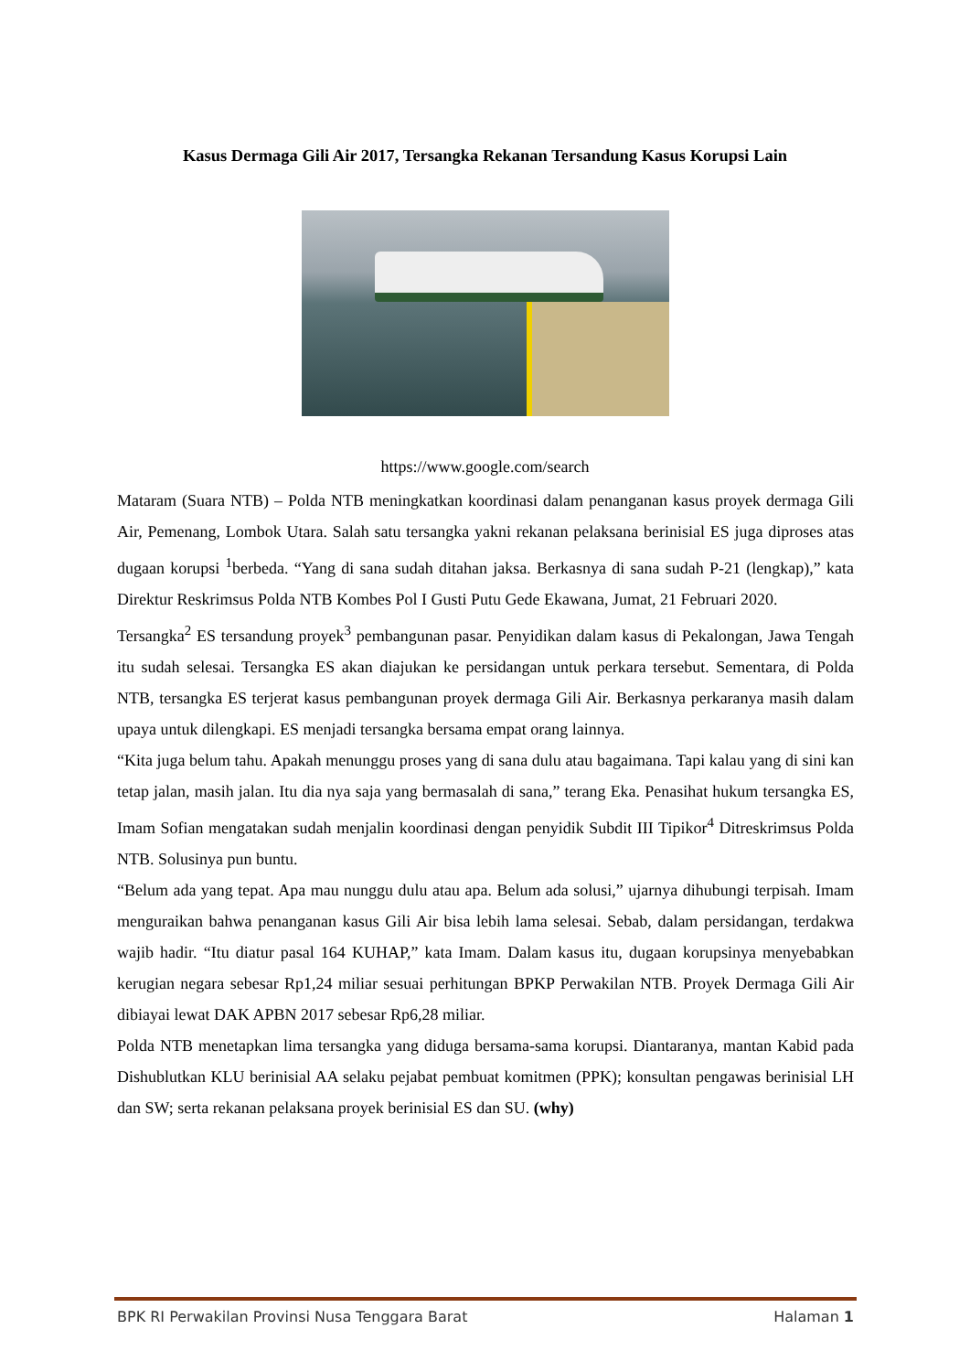Kasus Dermaga Gili Air 2017, Tersangka Rekanan Tersandung Kasus Korupsi Lain
https://www.google.com/search
Mataram (Suara NTB) – Polda NTB meningkatkan koordinasi dalam penanganan kasus proyek dermaga Gili Air, Pemenang, Lombok Utara. Salah satu tersangka yakni rekanan pelaksana berinisial ES juga diproses atas dugaan korupsi <sup>1</sup>berbeda. “Yang di sana sudah ditahan jaksa. Berkasnya di sana sudah P-21 (lengkap),” kata Direktur Reskrimsus Polda NTB Kombes Pol I Gusti Putu Gede Ekawana, Jumat, 21 Februari 2020.
Tersangka<sup>2</sup> ES tersandung proyek<sup>3</sup> pembangunan pasar. Penyidikan dalam kasus di Pekalongan, Jawa Tengah itu sudah selesai. Tersangka ES akan diajukan ke persidangan untuk perkara tersebut. Sementara, di Polda NTB, tersangka ES terjerat kasus pembangunan proyek dermaga Gili Air. Berkasnya perkaranya masih dalam upaya untuk dilengkapi. ES menjadi tersangka bersama empat orang lainnya.
“Kita juga belum tahu. Apakah menunggu proses yang di sana dulu atau bagaimana. Tapi kalau yang di sini kan tetap jalan, masih jalan. Itu dia nya saja yang bermasalah di sana,” terang Eka. Penasihat hukum tersangka ES, Imam Sofian mengatakan sudah menjalin koordinasi dengan penyidik Subdit III Tipikor<sup>4</sup> Ditreskrimsus Polda NTB. Solusinya pun buntu.
“Belum ada yang tepat. Apa mau nunggu dulu atau apa. Belum ada solusi,” ujarnya dihubungi terpisah. Imam menguraikan bahwa penanganan kasus Gili Air bisa lebih lama selesai. Sebab, dalam persidangan, terdakwa wajib hadir. “Itu diatur pasal 164 KUHAP,” kata Imam. Dalam kasus itu, dugaan korupsinya menyebabkan kerugian negara sebesar Rp1,24 miliar sesuai perhitungan BPKP Perwakilan NTB. Proyek Dermaga Gili Air dibiayai lewat DAK APBN 2017 sebesar Rp6,28 miliar.
Polda NTB menetapkan lima tersangka yang diduga bersama-sama korupsi. Diantaranya, mantan Kabid pada Dishublutkan KLU berinisial AA selaku pejabat pembuat komitmen (PPK); konsultan pengawas berinisial LH dan SW; serta rekanan pelaksana proyek berinisial ES dan SU. (why)
BPK RI Perwakilan Provinsi Nusa Tenggara Barat Halaman 1